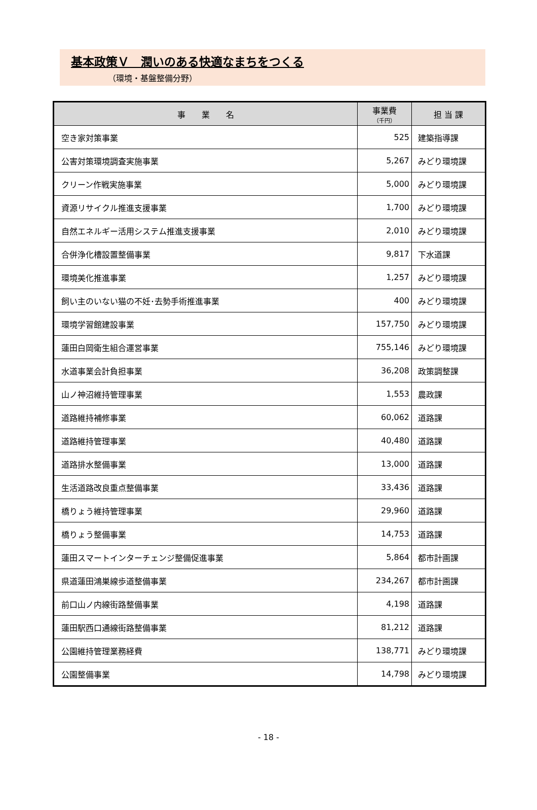基本政策Ｖ　潤いのある快適なまちをつくる
（環境・基盤整備分野）
| 事 業 名 | 事業費 （千円） | 担 当 課 |
| --- | --- | --- |
| 空き家対策事業 | 525 | 建築指導課 |
| 公害対策環境調査実施事業 | 5,267 | みどり環境課 |
| クリーン作戦実施事業 | 5,000 | みどり環境課 |
| 資源リサイクル推進支援事業 | 1,700 | みどり環境課 |
| 自然エネルギー活用システム推進支援事業 | 2,010 | みどり環境課 |
| 合併浄化槽設置整備事業 | 9,817 | 下水道課 |
| 環境美化推進事業 | 1,257 | みどり環境課 |
| 飼い主のいない猫の不妊･去勢手術推進事業 | 400 | みどり環境課 |
| 環境学習館建設事業 | 157,750 | みどり環境課 |
| 蓮田白岡衛生組合運営事業 | 755,146 | みどり環境課 |
| 水道事業会計負担事業 | 36,208 | 政策調整課 |
| 山ノ神沼維持管理事業 | 1,553 | 農政課 |
| 道路維持補修事業 | 60,062 | 道路課 |
| 道路維持管理事業 | 40,480 | 道路課 |
| 道路排水整備事業 | 13,000 | 道路課 |
| 生活道路改良重点整備事業 | 33,436 | 道路課 |
| 橋りょう維持管理事業 | 29,960 | 道路課 |
| 橋りょう整備事業 | 14,753 | 道路課 |
| 蓮田スマートインターチェンジ整備促進事業 | 5,864 | 都市計画課 |
| 県道蓮田鴻巣線歩道整備事業 | 234,267 | 都市計画課 |
| 前口山ノ内線街路整備事業 | 4,198 | 道路課 |
| 蓮田駅西口通線街路整備事業 | 81,212 | 道路課 |
| 公園維持管理業務経費 | 138,771 | みどり環境課 |
| 公園整備事業 | 14,798 | みどり環境課 |
- 18 -